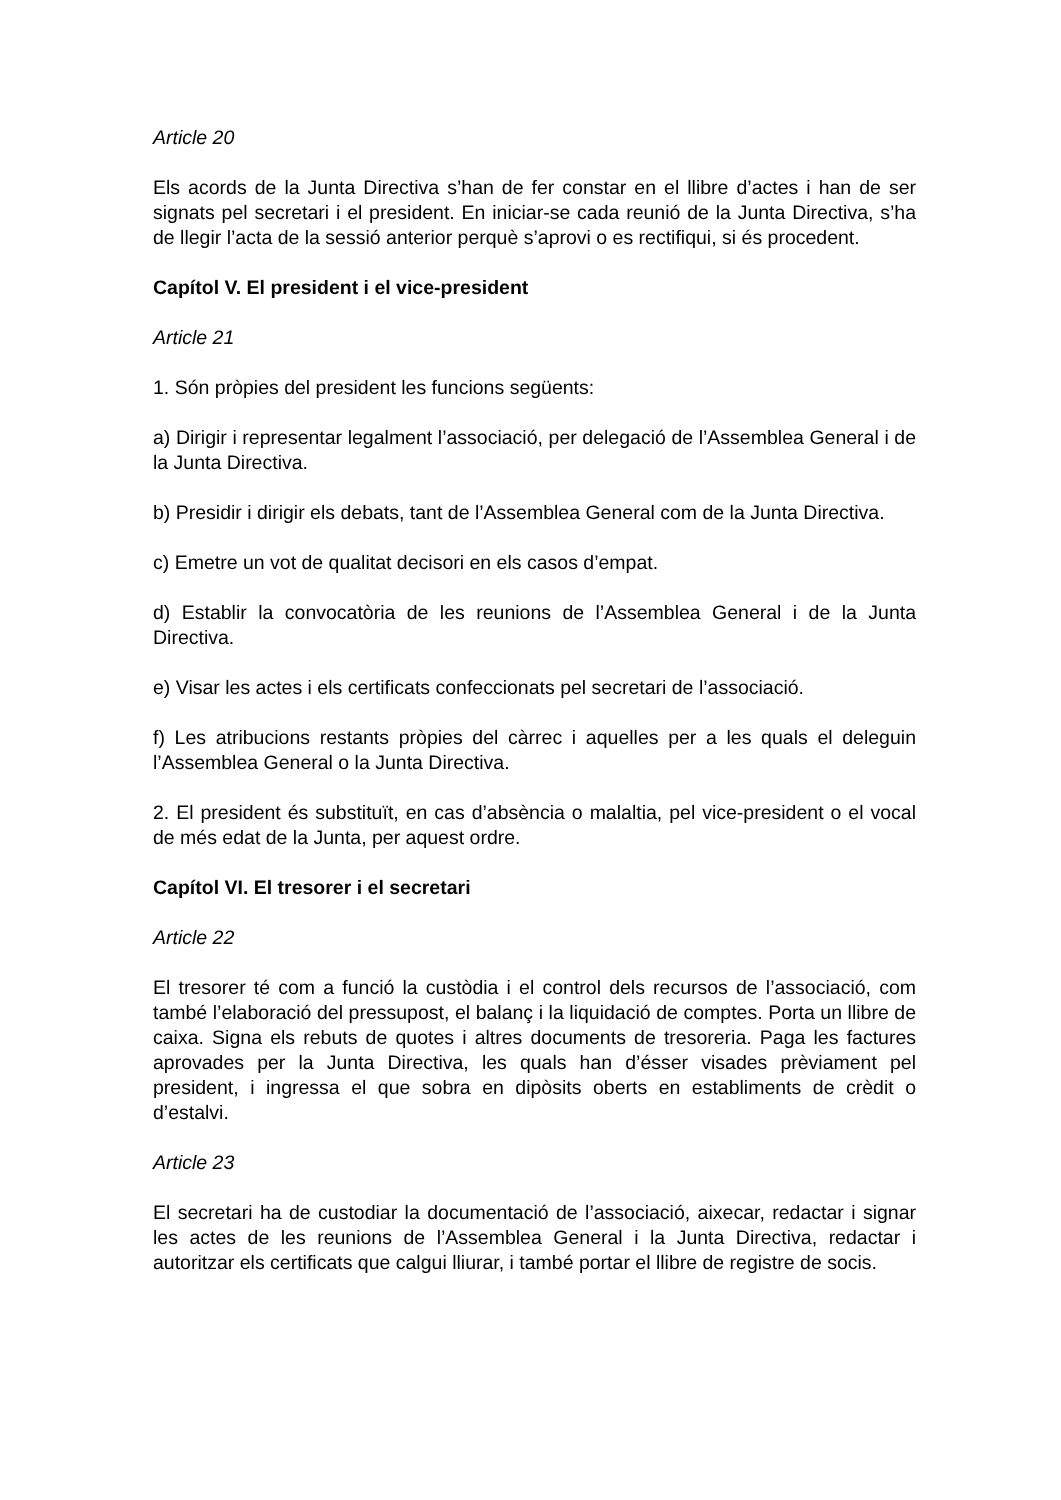Article 20
Els acords de la Junta Directiva s’han de fer constar en el llibre d’actes i han de ser signats pel secretari i el president. En iniciar-se cada reunió de la Junta Directiva, s’ha de llegir l’acta de la sessió anterior perquè s’aprovi o es rectifiqui, si és procedent.
Capítol V. El president i el vice-president
Article 21
1. Són pròpies del president les funcions següents:
a) Dirigir i representar legalment l’associació, per delegació de l’Assemblea General i de la Junta Directiva.
b) Presidir i dirigir els debats, tant de l’Assemblea General com de la Junta Directiva.
c) Emetre un vot de qualitat decisori en els casos d’empat.
d) Establir la convocatòria de les reunions de l’Assemblea General i de la Junta Directiva.
e) Visar les actes i els certificats confeccionats pel secretari de l’associació.
f) Les atribucions restants pròpies del càrrec i aquelles per a les quals el deleguin l’Assemblea General o la Junta Directiva.
2. El president és substituït, en cas d’absència o malaltia, pel vice-president o el vocal de més edat de la Junta, per aquest ordre.
Capítol VI. El tresorer i el secretari
Article 22
El tresorer té com a funció la custòdia i el control dels recursos de l’associació, com també l’elaboració del pressupost, el balanç i la liquidació de comptes. Porta un llibre de caixa. Signa els rebuts de quotes i altres documents de tresoreria. Paga les factures aprovades per la Junta Directiva, les quals han d’ésser visades prèviament pel president, i ingressa el que sobra en dipòsits oberts en establiments de crèdit o d’estalvi.
Article 23
El secretari ha de custodiar la documentació de l’associació, aixecar, redactar i signar les actes de les reunions de l’Assemblea General i la Junta Directiva, redactar i autoritzar els certificats que calgui lliurar, i també portar el llibre de registre de socis.